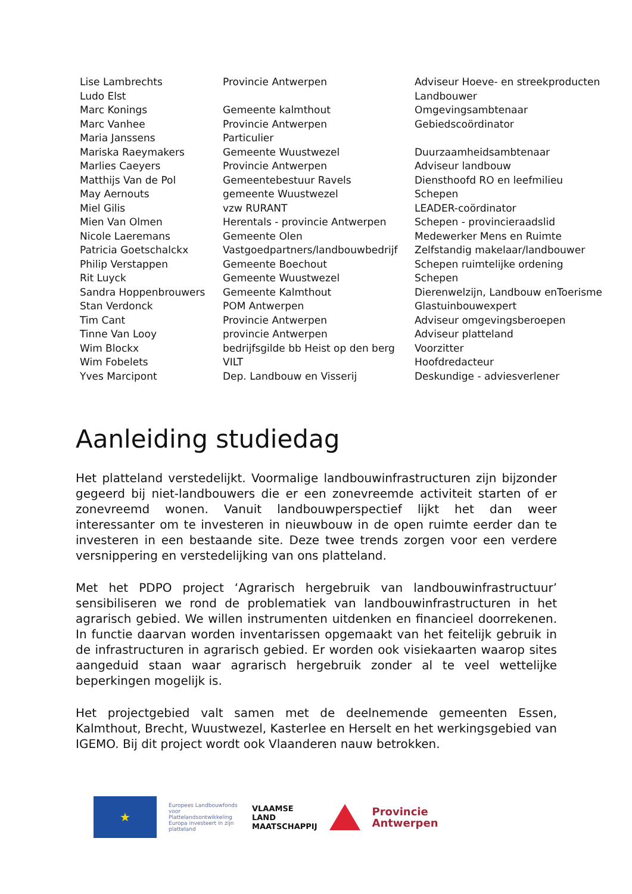| Lise Lambrechts | Provincie Antwerpen | Adviseur Hoeve- en streekproducten |
| Ludo Elst | | Landbouwer |
| Marc Konings | Gemeente kalmthout | Omgevingsambtenaar |
| Marc Vanhee | Provincie Antwerpen | Gebiedscoördinator |
| Maria Janssens | Particulier | |
| Mariska Raeymakers | Gemeente Wuustwezel | Duurzaamheidsambtenaar |
| Marlies Caeyers | Provincie Antwerpen | Adviseur landbouw |
| Matthijs Van de Pol | Gemeentebestuur Ravels | Diensthoofd RO en leefmilieu |
| May Aernouts | gemeente Wuustwezel | Schepen |
| Miel Gilis | vzw RURANT | LEADER-coördinator |
| Mien Van Olmen | Herentals - provincie Antwerpen | Schepen - provincieraadslid |
| Nicole Laeremans | Gemeente Olen | Medewerker Mens en Ruimte |
| Patricia Goetschalckx | Vastgoedpartners/landbouwbedrijf | Zelfstandig makelaar/landbouwer |
| Philip Verstappen | Gemeente Boechout | Schepen ruimtelijke ordening |
| Rit Luyck | Gemeente Wuustwezel | Schepen |
| Sandra Hoppenbrouwers | Gemeente Kalmthout | Dierenwelzijn, Landbouw enToerisme |
| Stan Verdonck | POM Antwerpen | Glastuinbouwexpert |
| Tim Cant | Provincie Antwerpen | Adviseur omgevingsberoepen |
| Tinne Van Looy | provincie Antwerpen | Adviseur platteland |
| Wim Blockx | bedrijfsgilde bb Heist op den berg | Voorzitter |
| Wim Fobelets | VILT | Hoofdredacteur |
| Yves Marcipont | Dep. Landbouw en Visserij | Deskundige - adviesverlener |
Aanleiding studiedag
Het platteland verstedelijkt. Voormalige landbouwinfrastructuren zijn bijzonder gegeerd bij niet-landbouwers die er een zonevreemde activiteit starten of er zonevreemd wonen. Vanuit landbouwperspectief lijkt het dan weer interessanter om te investeren in nieuwbouw in de open ruimte eerder dan te investeren in een bestaande site. Deze twee trends zorgen voor een verdere versnippering en verstedelijking van ons platteland.
Met het PDPO project ‘Agrarisch hergebruik van landbouwinfrastructuur’ sensibiliseren we rond de problematiek van landbouwinfrastructuren in het agrarisch gebied. We willen instrumenten uitdenken en financieel doorrekenen. In functie daarvan worden inventarissen opgemaakt van het feitelijk gebruik in de infrastructuren in agrarisch gebied. Er worden ook visiekaarten waarop sites aangeduid staan waar agrarisch hergebruik zonder al te veel wettelijke beperkingen mogelijk is.
Het projectgebied valt samen met de deelnemende gemeenten Essen, Kalmthout, Brecht, Wuustwezel, Kasterlee en Herselt en het werkingsgebied van IGEMO. Bij dit project wordt ook Vlaanderen nauw betrokken.
★
Europees Landbouwfonds voor Plattelandsontwikkeling
Europa investeert in zijn platteland
VLAAMSE
LAND
MAATSCHAPPIJ
Provincie
Antwerpen